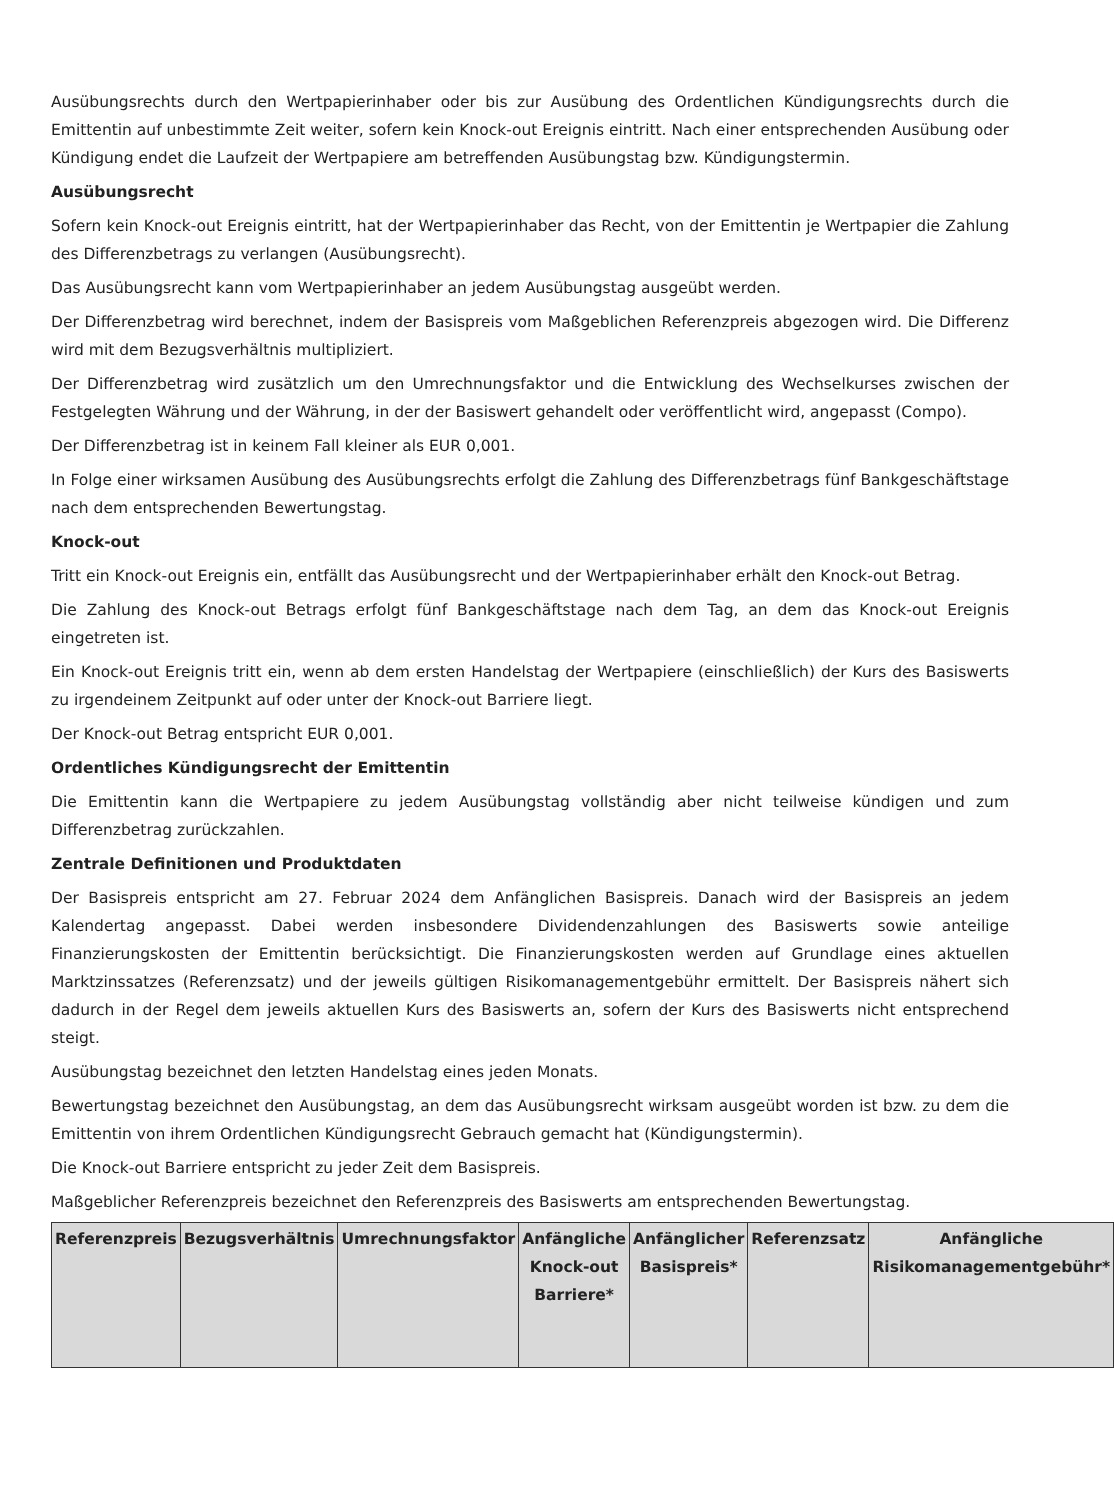Ausübungsrechts durch den Wertpapierinhaber oder bis zur Ausübung des Ordentlichen Kündigungsrechts durch die Emittentin auf unbestimmte Zeit weiter, sofern kein Knock-out Ereignis eintritt. Nach einer entsprechenden Ausübung oder Kündigung endet die Laufzeit der Wertpapiere am betreffenden Ausübungstag bzw. Kündigungstermin.
Ausübungsrecht
Sofern kein Knock-out Ereignis eintritt, hat der Wertpapierinhaber das Recht, von der Emittentin je Wertpapier die Zahlung des Differenzbetrags zu verlangen (Ausübungsrecht).
Das Ausübungsrecht kann vom Wertpapierinhaber an jedem Ausübungstag ausgeübt werden.
Der Differenzbetrag wird berechnet, indem der Basispreis vom Maßgeblichen Referenzpreis abgezogen wird. Die Differenz wird mit dem Bezugsverhältnis multipliziert.
Der Differenzbetrag wird zusätzlich um den Umrechnungsfaktor und die Entwicklung des Wechselkurses zwischen der Festgelegten Währung und der Währung, in der der Basiswert gehandelt oder veröffentlicht wird, angepasst (Compo).
Der Differenzbetrag ist in keinem Fall kleiner als EUR 0,001.
In Folge einer wirksamen Ausübung des Ausübungsrechts erfolgt die Zahlung des Differenzbetrags fünf Bankgeschäftstage nach dem entsprechenden Bewertungstag.
Knock-out
Tritt ein Knock-out Ereignis ein, entfällt das Ausübungsrecht und der Wertpapierinhaber erhält den Knock-out Betrag.
Die Zahlung des Knock-out Betrags erfolgt fünf Bankgeschäftstage nach dem Tag, an dem das Knock-out Ereignis eingetreten ist.
Ein Knock-out Ereignis tritt ein, wenn ab dem ersten Handelstag der Wertpapiere (einschließlich) der Kurs des Basiswerts zu irgendeinem Zeitpunkt auf oder unter der Knock-out Barriere liegt.
Der Knock-out Betrag entspricht EUR 0,001.
Ordentliches Kündigungsrecht der Emittentin
Die Emittentin kann die Wertpapiere zu jedem Ausübungstag vollständig aber nicht teilweise kündigen und zum Differenzbetrag zurückzahlen.
Zentrale Definitionen und Produktdaten
Der Basispreis entspricht am 27. Februar 2024 dem Anfänglichen Basispreis. Danach wird der Basispreis an jedem Kalendertag angepasst. Dabei werden insbesondere Dividendenzahlungen des Basiswerts sowie anteilige Finanzierungskosten der Emittentin berücksichtigt. Die Finanzierungskosten werden auf Grundlage eines aktuellen Marktzinssatzes (Referenzsatz) und der jeweils gültigen Risikomanagementgebühr ermittelt. Der Basispreis nähert sich dadurch in der Regel dem jeweils aktuellen Kurs des Basiswerts an, sofern der Kurs des Basiswerts nicht entsprechend steigt.
Ausübungstag bezeichnet den letzten Handelstag eines jeden Monats.
Bewertungstag bezeichnet den Ausübungstag, an dem das Ausübungsrecht wirksam ausgeübt worden ist bzw. zu dem die Emittentin von ihrem Ordentlichen Kündigungsrecht Gebrauch gemacht hat (Kündigungstermin).
Die Knock-out Barriere entspricht zu jeder Zeit dem Basispreis.
Maßgeblicher Referenzpreis bezeichnet den Referenzpreis des Basiswerts am entsprechenden Bewertungstag.
| Referenzpreis | Bezugsverhältnis | Umrechnungsfaktor | Anfängliche Knock-out Barriere* | Anfänglicher Basispreis* | Referenzsatz | Anfängliche Risikomanagementgebühr* |
| --- | --- | --- | --- | --- | --- | --- |